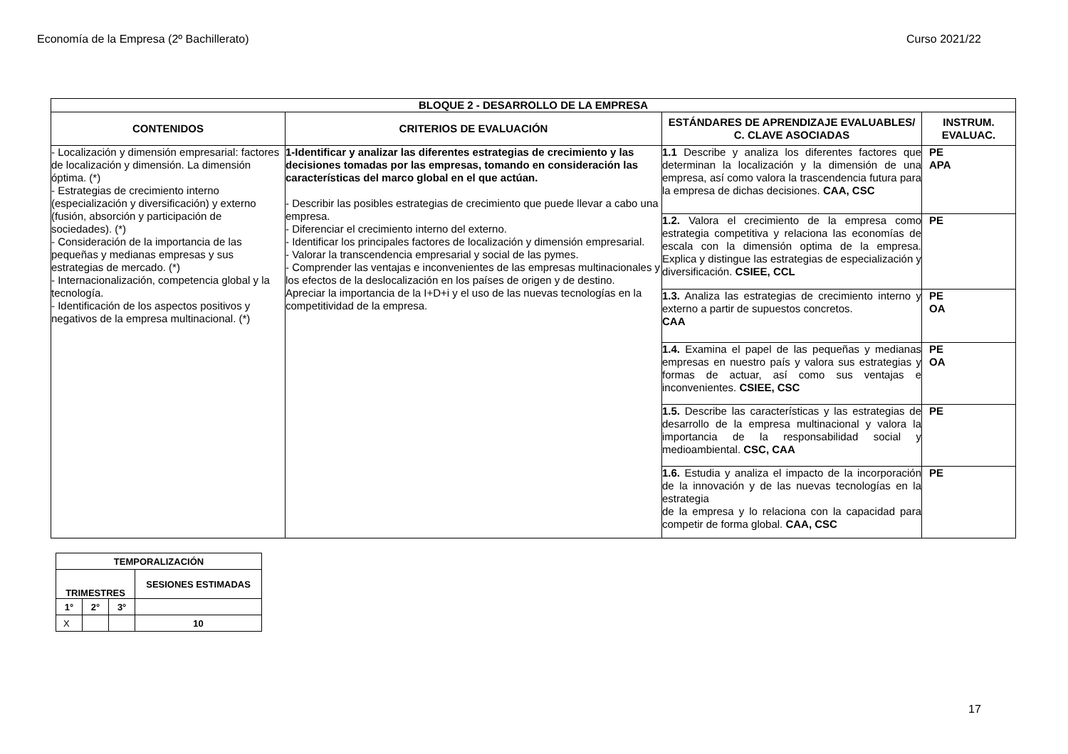Economía de la Empresa (2º Bachillerato) Curso 2021/22
| BLOQUE 2 - DESARROLLO DE LA EMPRESA | | | |
| --- | --- | --- | --- |
| CONTENIDOS | CRITERIOS DE EVALUACIÓN | ESTÁNDARES DE APRENDIZAJE EVALUABLES/ C. CLAVE ASOCIADAS | INSTRUM. EVALUAC. |
| - Localización y dimensión empresarial: factores de localización y dimensión. La dimensión óptima. (*) - Estrategias de crecimiento interno (especialización y diversificación) y externo (fusión, absorción y participación de sociedades). (*) - Consideración de la importancia de las pequeñas y medianas empresas y sus estrategias de mercado. (*) - Internacionalización, competencia global y la tecnología. - Identificación de los aspectos positivos y negativos de la empresa multinacional. (*) | 1-Identificar y analizar las diferentes estrategias de crecimiento y las decisiones tomadas por las empresas, tomando en consideración las características del marco global en el que actúan. - Describir las posibles estrategias de crecimiento que puede llevar a cabo una empresa. - Diferenciar el crecimiento interno del externo. - Identificar los principales factores de localización y dimensión empresarial. - Valorar la transcendencia empresarial y social de las pymes. - Comprender las ventajas e inconvenientes de las empresas multinacionales y los efectos de la deslocalización en los países de origen y de destino. Apreciar la importancia de la I+D+i y el uso de las nuevas tecnologías en la competitividad de la empresa. | 1.1 Describe y analiza los diferentes factores que determinan la localización y la dimensión de una empresa, así como valora la trascendencia futura para la empresa de dichas decisiones. CAA, CSC | PE APA |
| | | 1.2. Valora el crecimiento de la empresa como estrategia competitiva y relaciona las economías de escala con la dimensión optima de la empresa. Explica y distingue las estrategias de especialización y diversificación. CSIEE, CCL | PE |
| | | 1.3. Analiza las estrategias de crecimiento interno y externo a partir de supuestos concretos. CAA | PE OA |
| | | 1.4. Examina el papel de las pequeñas y medianas empresas en nuestro país y valora sus estrategias y formas de actuar, así como sus ventajas e inconvenientes. CSIEE, CSC | PE OA |
| | | 1.5. Describe las características y las estrategias de desarrollo de la empresa multinacional y valora la importancia de la responsabilidad social y medioambiental. CSC, CAA | PE |
| | | 1.6. Estudia y analiza el impacto de la incorporación de la innovación y de las nuevas tecnologías en la estrategia de la empresa y lo relaciona con la capacidad para competir de forma global. CAA, CSC | PE |
| TEMPORALIZACIÓN | | | |
| --- | --- | --- | --- |
| TRIMESTRES | | | SESIONES ESTIMADAS |
| 1° | 2° | 3° | |
| X | | | 10 |
17